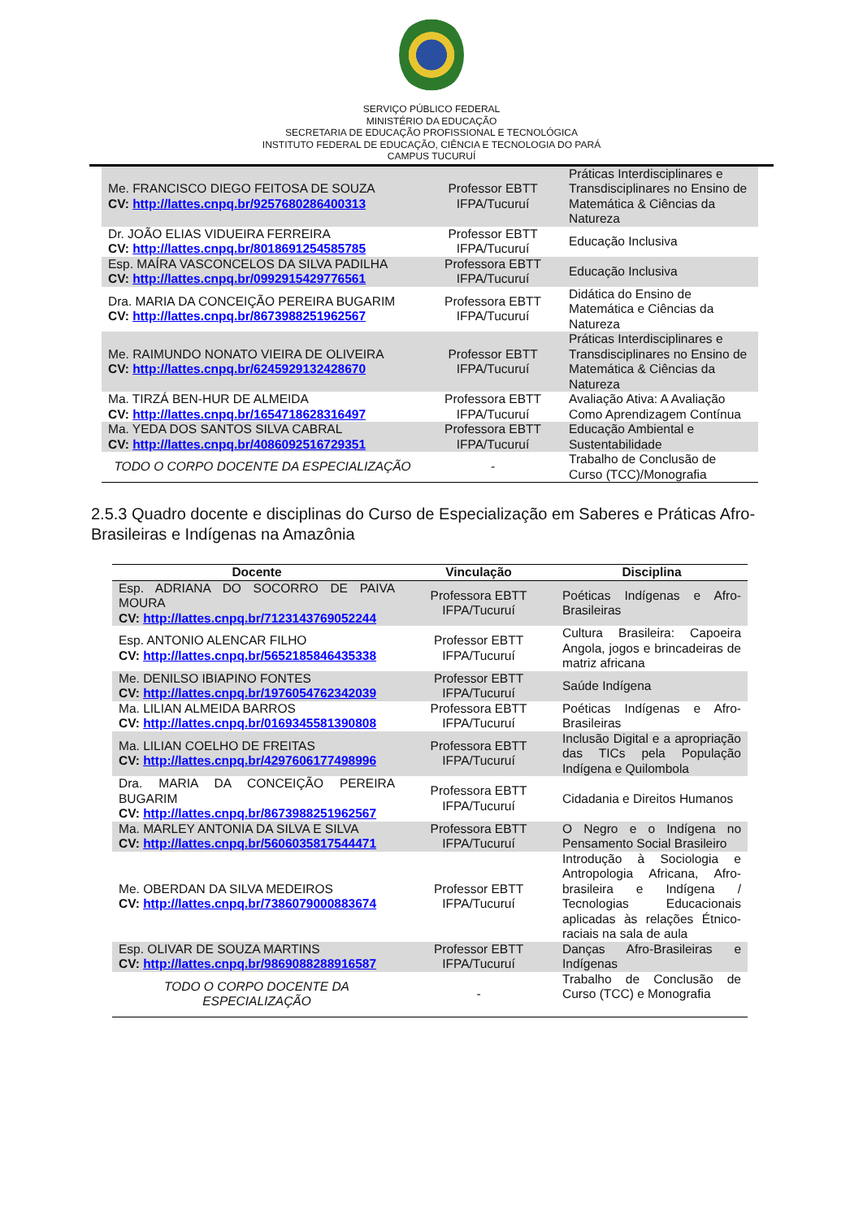SERVIÇO PÚBLICO FEDERAL
MINISTÉRIO DA EDUCAÇÃO
SECRETARIA DE EDUCAÇÃO PROFISSIONAL E TECNOLÓGICA
INSTITUTO FEDERAL DE EDUCAÇÃO, CIÊNCIA E TECNOLOGIA DO PARÁ
CAMPUS TUCURUÍ
| Me. FRANCISCO DIEGO FEITOSA DE SOUZA CV: http://lattes.cnpq.br/9257680286400313 | Professor EBTT IFPA/Tucuruí | Práticas Interdisciplinares e Transdisciplinares no Ensino de Matemática & Ciências da Natureza |
| Dr. JOÃO ELIAS VIDUEIRA FERREIRA CV: http://lattes.cnpq.br/8018691254585785 | Professor EBTT IFPA/Tucuruí | Educação Inclusiva |
| Esp. MAÍRA VASCONCELOS DA SILVA PADILHA CV: http://lattes.cnpq.br/0992915429776561 | Professora EBTT IFPA/Tucuruí | Educação Inclusiva |
| Dra. MARIA DA CONCEIÇÃO PEREIRA BUGARIM CV: http://lattes.cnpq.br/8673988251962567 | Professora EBTT IFPA/Tucuruí | Didática do Ensino de Matemática e Ciências da Natureza |
| Me. RAIMUNDO NONATO VIEIRA DE OLIVEIRA CV: http://lattes.cnpq.br/6245929132428670 | Professor EBTT IFPA/Tucuruí | Práticas Interdisciplinares e Transdisciplinares no Ensino de Matemática & Ciências da Natureza |
| Ma. TIRZÁ BEN-HUR DE ALMEIDA CV: http://lattes.cnpq.br/1654718628316497 | Professora EBTT IFPA/Tucuruí | Avaliação Ativa: A Avaliação Como Aprendizagem Contínua |
| Ma. YEDA DOS SANTOS SILVA CABRAL CV: http://lattes.cnpq.br/4086092516729351 | Professora EBTT IFPA/Tucuruí | Educação Ambiental e Sustentabilidade |
| TODO O CORPO DOCENTE DA ESPECIALIZAÇÃO | - | Trabalho de Conclusão de Curso (TCC)/Monografia |
2.5.3 Quadro docente e disciplinas do Curso de Especialização em Saberes e Práticas Afro-Brasileiras e Indígenas na Amazônia
| Docente | Vinculação | Disciplina |
| --- | --- | --- |
| Esp. ADRIANA DO SOCORRO DE PAIVA MOURA CV: http://lattes.cnpq.br/7123143769052244 | Professora EBTT IFPA/Tucuruí | Poéticas Indígenas e Afro-Brasileiras |
| Esp. ANTONIO ALENCAR FILHO CV: http://lattes.cnpq.br/5652185846435338 | Professor EBTT IFPA/Tucuruí | Cultura Brasileira: Capoeira Angola, jogos e brincadeiras de matriz africana |
| Me. DENILSO IBIAPINO FONTES CV: http://lattes.cnpq.br/1976054762342039 | Professor EBTT IFPA/Tucuruí | Saúde Indígena |
| Ma. LILIAN ALMEIDA BARROS CV: http://lattes.cnpq.br/0169345581390808 | Professora EBTT IFPA/Tucuruí | Poéticas Indígenas e Afro-Brasileiras |
| Ma. LILIAN COELHO DE FREITAS CV: http://lattes.cnpq.br/4297606177498996 | Professora EBTT IFPA/Tucuruí | Inclusão Digital e a apropriação das TICs pela População Indígena e Quilombola |
| Dra. MARIA DA CONCEIÇÃO PEREIRA BUGARIM CV: http://lattes.cnpq.br/8673988251962567 | Professora EBTT IFPA/Tucuruí | Cidadania e Direitos Humanos |
| Ma. MARLEY ANTONIA DA SILVA E SILVA CV: http://lattes.cnpq.br/5606035817544471 | Professora EBTT IFPA/Tucuruí | O Negro e o Indígena no Pensamento Social Brasileiro |
| Me. OBERDAN DA SILVA MEDEIROS CV: http://lattes.cnpq.br/7386079000883674 | Professor EBTT IFPA/Tucuruí | Introdução à Sociologia e Antropologia Africana, Afro-brasileira e Indígena / Tecnologias Educacionais aplicadas às relações Étnico-raciais na sala de aula |
| Esp. OLIVAR DE SOUZA MARTINS CV: http://lattes.cnpq.br/9869088288916587 | Professor EBTT IFPA/Tucuruí | Danças Afro-Brasileiras e Indígenas |
| TODO O CORPO DOCENTE DA ESPECIALIZAÇÃO | - | Trabalho de Conclusão de Curso (TCC) e Monografia |